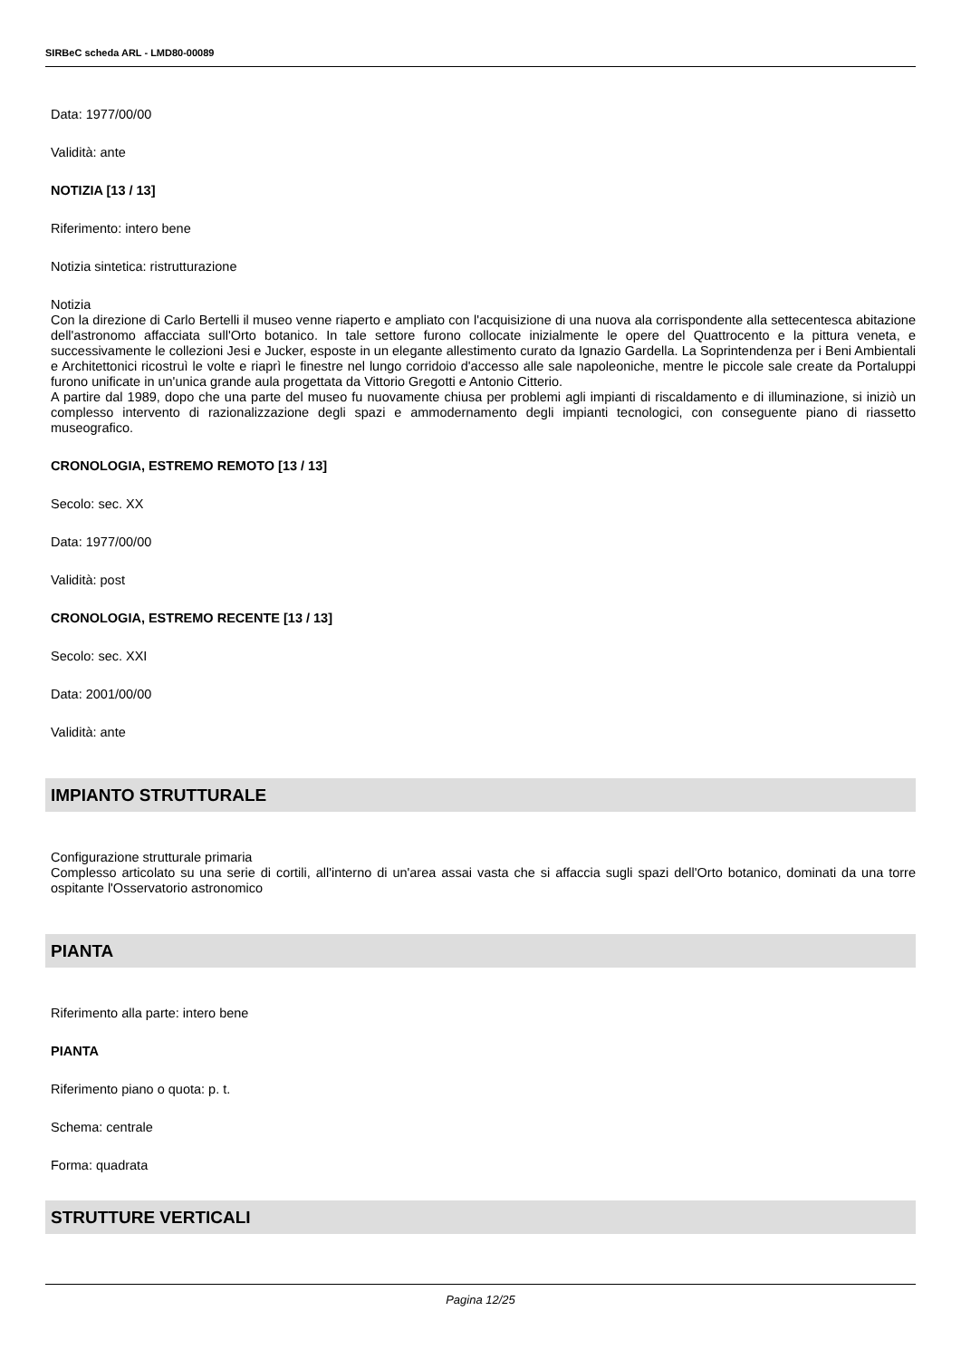SIRBeC scheda ARL - LMD80-00089
Data: 1977/00/00
Validità: ante
NOTIZIA [13 / 13]
Riferimento: intero bene
Notizia sintetica: ristrutturazione
Notizia
Con la direzione di Carlo Bertelli il museo venne riaperto e ampliato con l'acquisizione di una nuova ala corrispondente alla settecentesca abitazione dell'astronomo affacciata sull'Orto botanico. In tale settore furono collocate inizialmente le opere del Quattrocento e la pittura veneta, e successivamente le collezioni Jesi e Jucker, esposte in un elegante allestimento curato da Ignazio Gardella. La Soprintendenza per i Beni Ambientali e Architettonici ricostruì le volte e riaprì le finestre nel lungo corridoio d'accesso alle sale napoleoniche, mentre le piccole sale create da Portaluppi furono unificate in un'unica grande aula progettata da Vittorio Gregotti e Antonio Citterio.
A partire dal 1989, dopo che una parte del museo fu nuovamente chiusa per problemi agli impianti di riscaldamento e di illuminazione, si iniziò un complesso intervento di razionalizzazione degli spazi e ammodernamento degli impianti tecnologici, con conseguente piano di riassetto museografico.
CRONOLOGIA, ESTREMO REMOTO [13 / 13]
Secolo: sec. XX
Data: 1977/00/00
Validità: post
CRONOLOGIA, ESTREMO RECENTE [13 / 13]
Secolo: sec. XXI
Data: 2001/00/00
Validità: ante
IMPIANTO STRUTTURALE
Configurazione strutturale primaria
Complesso articolato su una serie di cortili, all'interno di un'area assai vasta che si affaccia sugli spazi dell'Orto botanico, dominati da una torre ospitante l'Osservatorio astronomico
PIANTA
Riferimento alla parte: intero bene
PIANTA
Riferimento piano o quota: p. t.
Schema: centrale
Forma: quadrata
STRUTTURE VERTICALI
Pagina 12/25